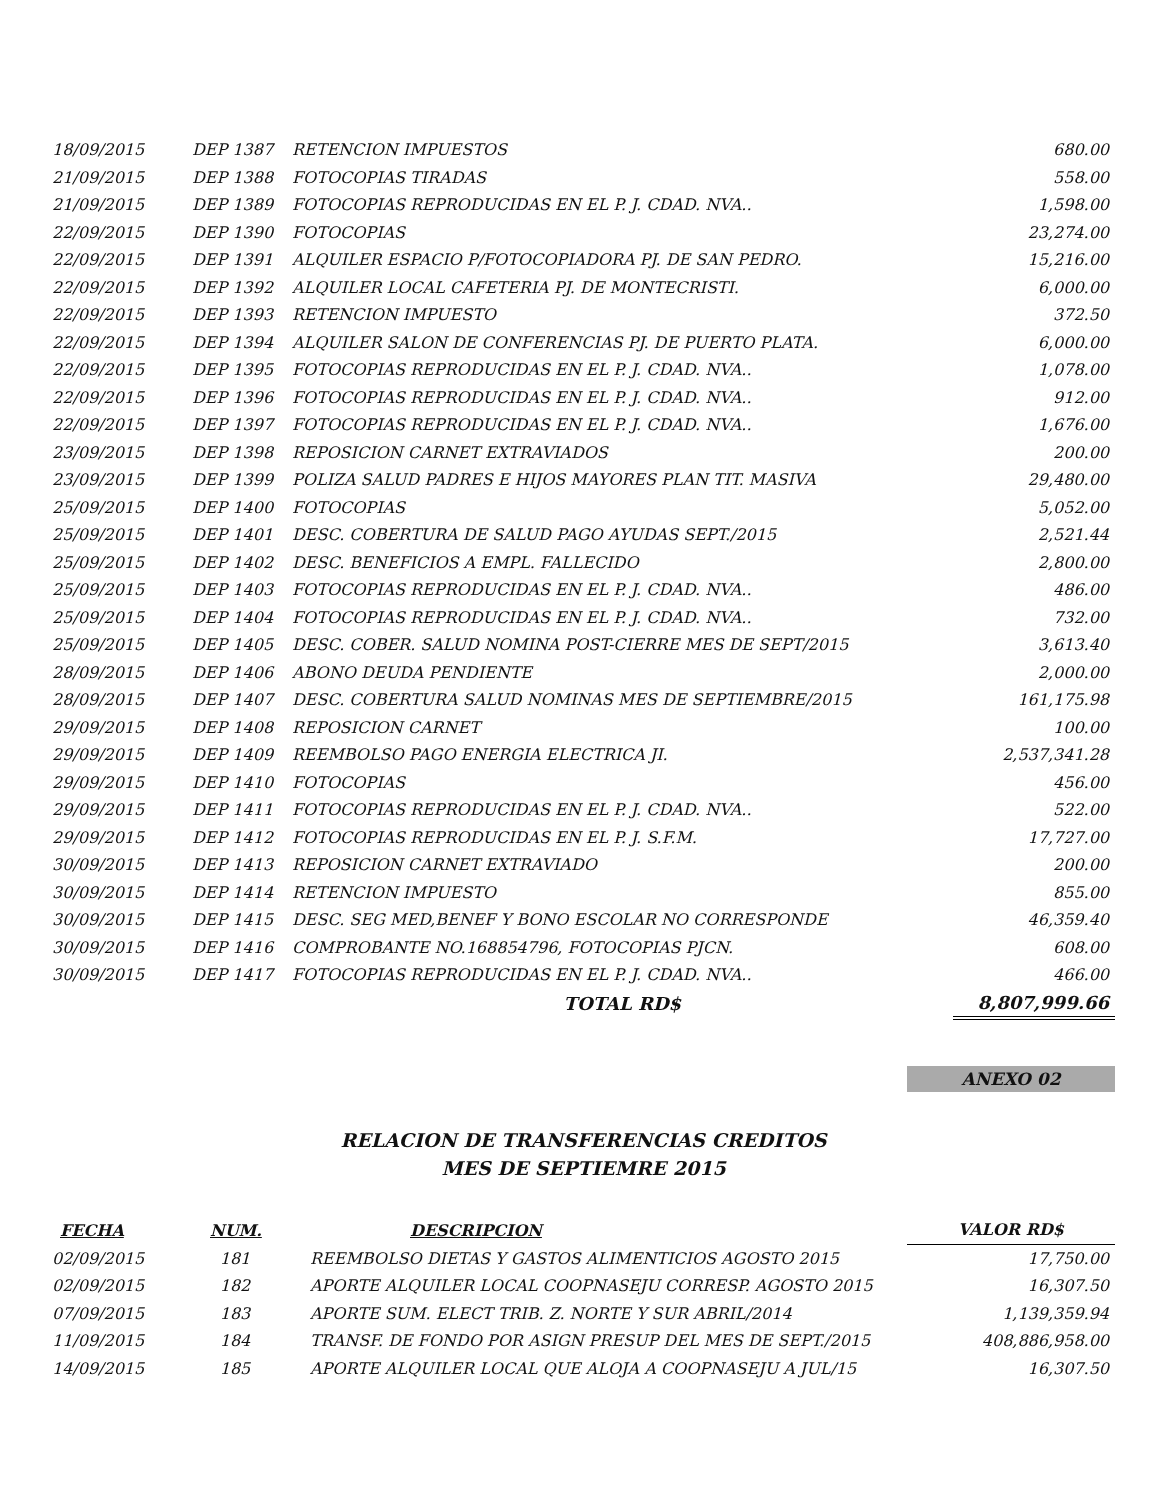| 18/09/2015 | DEP 1387 | RETENCION IMPUESTOS | 680.00 |
| 21/09/2015 | DEP 1388 | FOTOCOPIAS TIRADAS | 558.00 |
| 21/09/2015 | DEP 1389 | FOTOCOPIAS REPRODUCIDAS EN EL P. J. CDAD. NVA.. | 1,598.00 |
| 22/09/2015 | DEP 1390 | FOTOCOPIAS | 23,274.00 |
| 22/09/2015 | DEP 1391 | ALQUILER ESPACIO P/FOTOCOPIADORA PJ. DE SAN PEDRO. | 15,216.00 |
| 22/09/2015 | DEP 1392 | ALQUILER LOCAL CAFETERIA PJ. DE MONTECRISTI. | 6,000.00 |
| 22/09/2015 | DEP 1393 | RETENCION IMPUESTO | 372.50 |
| 22/09/2015 | DEP 1394 | ALQUILER SALON DE CONFERENCIAS PJ. DE PUERTO PLATA. | 6,000.00 |
| 22/09/2015 | DEP 1395 | FOTOCOPIAS REPRODUCIDAS EN EL P. J. CDAD. NVA.. | 1,078.00 |
| 22/09/2015 | DEP 1396 | FOTOCOPIAS REPRODUCIDAS EN EL P. J. CDAD. NVA.. | 912.00 |
| 22/09/2015 | DEP 1397 | FOTOCOPIAS REPRODUCIDAS EN EL P. J. CDAD. NVA.. | 1,676.00 |
| 23/09/2015 | DEP 1398 | REPOSICION CARNET EXTRAVIADOS | 200.00 |
| 23/09/2015 | DEP 1399 | POLIZA SALUD PADRES E HIJOS MAYORES PLAN TIT. MASIVA | 29,480.00 |
| 25/09/2015 | DEP 1400 | FOTOCOPIAS | 5,052.00 |
| 25/09/2015 | DEP 1401 | DESC. COBERTURA DE SALUD PAGO AYUDAS SEPT./2015 | 2,521.44 |
| 25/09/2015 | DEP 1402 | DESC. BENEFICIOS A EMPL. FALLECIDO | 2,800.00 |
| 25/09/2015 | DEP 1403 | FOTOCOPIAS REPRODUCIDAS EN EL P. J. CDAD. NVA.. | 486.00 |
| 25/09/2015 | DEP 1404 | FOTOCOPIAS REPRODUCIDAS EN EL P. J. CDAD. NVA.. | 732.00 |
| 25/09/2015 | DEP 1405 | DESC. COBER. SALUD NOMINA POST-CIERRE MES DE SEPT/2015 | 3,613.40 |
| 28/09/2015 | DEP 1406 | ABONO DEUDA PENDIENTE | 2,000.00 |
| 28/09/2015 | DEP 1407 | DESC. COBERTURA SALUD NOMINAS MES DE SEPTIEMBRE/2015 | 161,175.98 |
| 29/09/2015 | DEP 1408 | REPOSICION CARNET | 100.00 |
| 29/09/2015 | DEP 1409 | REEMBOLSO PAGO ENERGIA ELECTRICA JI. | 2,537,341.28 |
| 29/09/2015 | DEP 1410 | FOTOCOPIAS | 456.00 |
| 29/09/2015 | DEP 1411 | FOTOCOPIAS REPRODUCIDAS EN EL P. J. CDAD. NVA.. | 522.00 |
| 29/09/2015 | DEP 1412 | FOTOCOPIAS REPRODUCIDAS EN EL P. J. S.F.M. | 17,727.00 |
| 30/09/2015 | DEP 1413 | REPOSICION CARNET EXTRAVIADO | 200.00 |
| 30/09/2015 | DEP 1414 | RETENCION IMPUESTO | 855.00 |
| 30/09/2015 | DEP 1415 | DESC. SEG MED,BENEF Y BONO ESCOLAR NO CORRESPONDE | 46,359.40 |
| 30/09/2015 | DEP 1416 | COMPROBANTE NO.168854796, FOTOCOPIAS PJCN. | 608.00 |
| 30/09/2015 | DEP 1417 | FOTOCOPIAS REPRODUCIDAS EN EL P. J. CDAD. NVA.. | 466.00 |
| | | TOTAL RD$ | 8,807,999.66 |
ANEXO 02
RELACION DE TRANSFERENCIAS CREDITOS
MES DE SEPTIEMRE 2015
| FECHA | NUM. | DESCRIPCION | VALOR RD$ |
| --- | --- | --- | --- |
| 02/09/2015 | 181 | REEMBOLSO DIETAS Y GASTOS ALIMENTICIOS AGOSTO 2015 | 17,750.00 |
| 02/09/2015 | 182 | APORTE ALQUILER LOCAL COOPNASEJU CORRESP. AGOSTO 2015 | 16,307.50 |
| 07/09/2015 | 183 | APORTE SUM. ELECT TRIB. Z. NORTE Y SUR ABRIL/2014 | 1,139,359.94 |
| 11/09/2015 | 184 | TRANSF. DE FONDO POR ASIGN PRESUP DEL MES DE SEPT./2015 | 408,886,958.00 |
| 14/09/2015 | 185 | APORTE ALQUILER LOCAL QUE ALOJA A COOPNASEJU A JUL/15 | 16,307.50 |